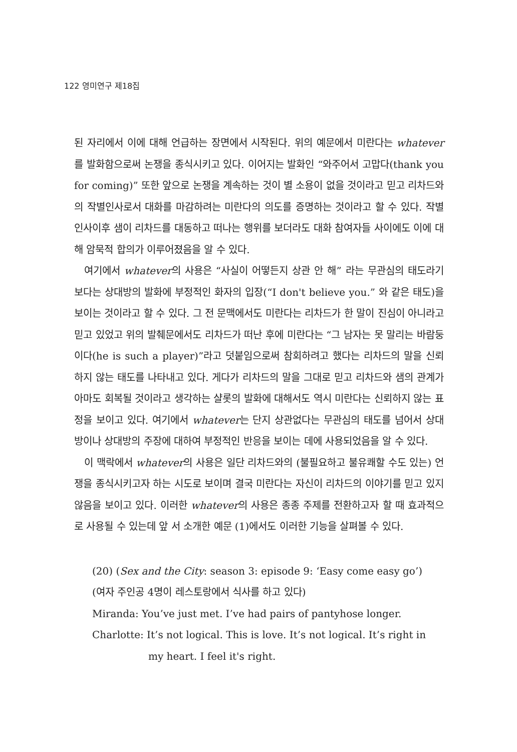122 영미연구 제18집
된 자리에서 이에 대해 언급하는 장면에서 시작된다. 위의 예문에서 미란다는 whatever를 발화함으로써 논쟁을 종식시키고 있다. 이어지는 발화인 “와주어서 고맙다(thank you for coming)” 또한 앞으로 논쟁을 계속하는 것이 별 소용이 없을 것이라고 믿고 리차드와의 작별인사로서 대화를 마감하려는 미란다의 의도를 증명하는 것이라고 할 수 있다. 작별인사이후 샘이 리차드를 대동하고 떠나는 행위를 보더라도 대화 참여자들 사이에도 이에 대해 암묵적 합의가 이루어졌음을 알 수 있다.
여기에서 whatever의 사용은 “사실이 어떻든지 상관 안 해” 라는 무관심의 태도라기보다는 상대방의 발화에 부정적인 화자의 입장(“I don't believe you.” 와 같은 태도)을 보이는 것이라고 할 수 있다. 그 전 문맥에서도 미란다는 리차드가 한 말이 진심이 아니라고 믿고 있었고 위의 발췌문에서도 리차드가 떠난 후에 미란다는 “그 남자는 못 말리는 바람둥이다(he is such a player)”라고 덧붙임으로써 참회하려고 했다는 리차드의 말을 신뢰하지 않는 태도를 나타내고 있다. 게다가 리차드의 말을 그대로 믿고 리차드와 샘의 관계가 아마도 회복될 것이라고 생각하는 샬롯의 발화에 대해서도 역시 미란다는 신뢰하지 않는 표정을 보이고 있다. 여기에서 whatever는 단지 상관없다는 무관심의 태도를 넘어서 상대방이나 상대방의 주장에 대하여 부정적인 반응을 보이는 데에 사용되었음을 알 수 있다.
이 맥락에서 whatever의 사용은 일단 리차드와의 (불필요하고 불유쾌할 수도 있는) 언쟁을 종식시키고자 하는 시도로 보이며 결국 미란다는 자신이 리차드의 이야기를 믿고 있지 않음을 보이고 있다. 이러한 whatever의 사용은 종종 주제를 전환하고자 할 때 효과적으로 사용될 수 있는데 앞 서 소개한 예문 (1)에서도 이러한 기능을 살펴볼 수 있다.
(20) (Sex and the City: season 3: episode 9: ‘Easy come easy go’)
(여자 주인공 4명이 레스토랑에서 식사를 하고 있다)
Miranda: You’ve just met. I’ve had pairs of pantyhose longer.
Charlotte: It’s not logical. This is love. It’s not logical. It’s right in my heart. I feel it's right.